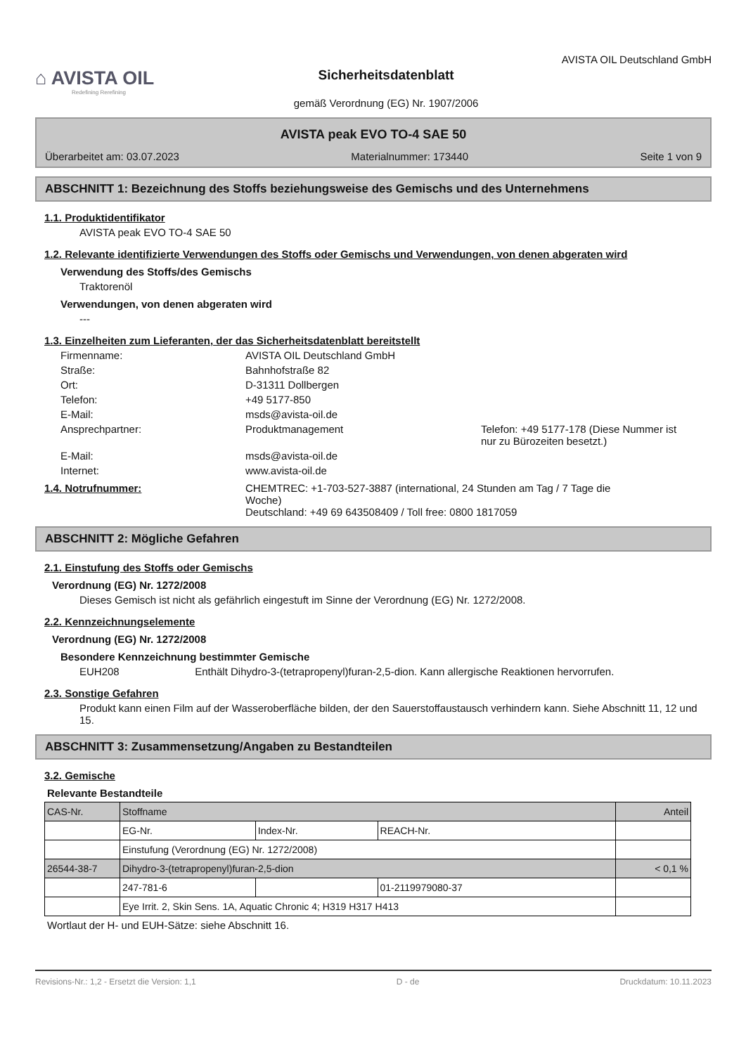⌂ AVISTA OIL
Redefining Rerefining
Sicherheitsdatenblatt
gemäß Verordnung (EG) Nr. 1907/2006
AVISTA OIL Deutschland GmbH
AVISTA peak EVO TO-4 SAE 50
Überarbeitet am: 03.07.2023 Materialnummer: 173440 Seite 1 von 9
ABSCHNITT 1: Bezeichnung des Stoffs beziehungsweise des Gemischs und des Unternehmens
1.1. Produktidentifikator
AVISTA peak EVO TO-4 SAE 50
1.2. Relevante identifizierte Verwendungen des Stoffs oder Gemischs und Verwendungen, von denen abgeraten wird
Verwendung des Stoffs/des Gemischs
Traktorenöl
Verwendungen, von denen abgeraten wird
---
1.3. Einzelheiten zum Lieferanten, der das Sicherheitsdatenblatt bereitstellt
Firmenname: AVISTA OIL Deutschland GmbH Straße: Bahnhofstraße 82 Ort: D-31311 Dollbergen Telefon: +49 5177-850 E-Mail: msds@avista-oil.de Ansprechpartner: Produktmanagement Telefon: +49 5177-178 (Diese Nummer ist nur zu Bürozeiten besetzt.) E-Mail: msds@avista-oil.de Internet: www.avista-oil.de
1.4. Notrufnummer: CHEMTREC: +1-703-527-3887 (international, 24 Stunden am Tag / 7 Tage die Woche)
Deutschland: +49 69 643508409 / Toll free: 0800 1817059
ABSCHNITT 2: Mögliche Gefahren
2.1. Einstufung des Stoffs oder Gemischs
Verordnung (EG) Nr. 1272/2008
Dieses Gemisch ist nicht als gefährlich eingestuft im Sinne der Verordnung (EG) Nr. 1272/2008.
2.2. Kennzeichnungselemente
Verordnung (EG) Nr. 1272/2008
Besondere Kennzeichnung bestimmter Gemische
EUH208 Enthält Dihydro-3-(tetrapropenyl)furan-2,5-dion. Kann allergische Reaktionen hervorrufen.
2.3. Sonstige Gefahren
Produkt kann einen Film auf der Wasseroberfläche bilden, der den Sauerstoffaustausch verhindern kann. Siehe Abschnitt 11, 12 und 15.
ABSCHNITT 3: Zusammensetzung/Angaben zu Bestandteilen
3.2. Gemische
Relevante Bestandteile
| CAS-Nr. | Stoffname | | | Anteil |
| | EG-Nr. | Index-Nr. | REACH-Nr. | |
| | Einstufung (Verordnung (EG) Nr. 1272/2008) | | | |
| 26544-38-7 | Dihydro-3-(tetrapropenyl)furan-2,5-dion | | | < 0,1 % |
| | 247-781-6 | | 01-2119979080-37 | |
| | Eye Irrit. 2, Skin Sens. 1A, Aquatic Chronic 4; H319 H317 H413 | | | |
Wortlaut der H- und EUH-Sätze: siehe Abschnitt 16.
Revisions-Nr.: 1,2 - Ersetzt die Version: 1,1 D - de Druckdatum: 10.11.2023